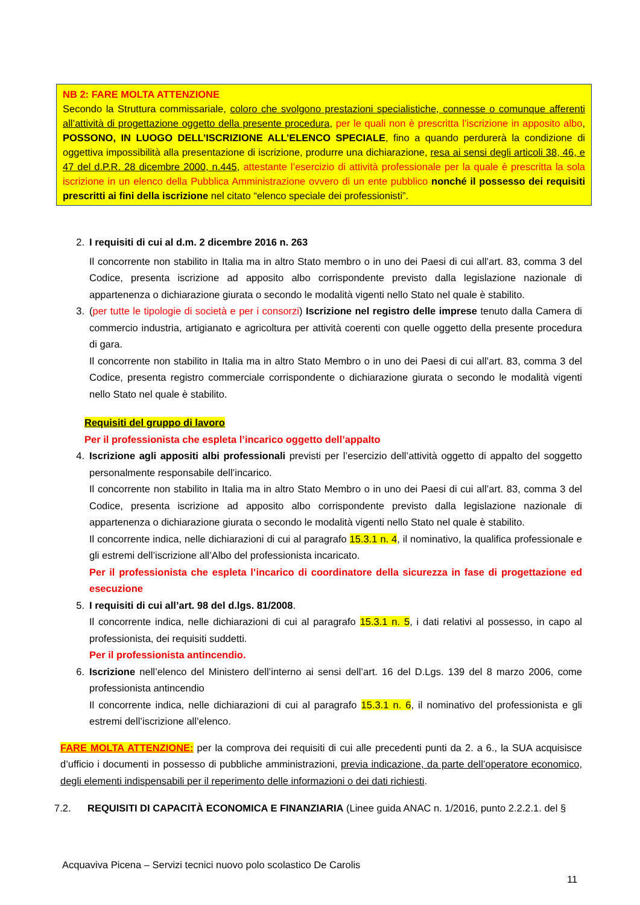NB 2: FARE MOLTA ATTENZIONE
Secondo la Struttura commissariale, coloro che svolgono prestazioni specialistiche, connesse o comunque afferenti all’attività di progettazione oggetto della presente procedura, per le quali non è prescritta l’iscrizione in apposito albo, POSSONO, IN LUOGO DELL’ISCRIZIONE ALL’ELENCO SPECIALE, fino a quando perdurerà la condizione di oggettiva impossibilità alla presentazione di iscrizione, produrre una dichiarazione, resa ai sensi degli articoli 38, 46, e 47 del d.P.R. 28 dicembre 2000, n.445, attestante l’esercizio di attività professionale per la quale è prescritta la sola iscrizione in un elenco della Pubblica Amministrazione ovvero di un ente pubblico nonché il possesso dei requisiti prescritti ai fini della iscrizione nel citato “elenco speciale dei professionisti”.
2. I requisiti di cui al d.m. 2 dicembre 2016 n. 263
Il concorrente non stabilito in Italia ma in altro Stato membro o in uno dei Paesi di cui all’art. 83, comma 3 del Codice, presenta iscrizione ad apposito albo corrispondente previsto dalla legislazione nazionale di appartenenza o dichiarazione giurata o secondo le modalità vigenti nello Stato nel quale è stabilito.
3. (per tutte le tipologie di società e per i consorzi) Iscrizione nel registro delle imprese tenuto dalla Camera di commercio industria, artigianato e agricoltura per attività coerenti con quelle oggetto della presente procedura di gara.
Il concorrente non stabilito in Italia ma in altro Stato Membro o in uno dei Paesi di cui all’art. 83, comma 3 del Codice, presenta registro commerciale corrispondente o dichiarazione giurata o secondo le modalità vigenti nello Stato nel quale è stabilito.
Requisiti del gruppo di lavoro
Per il professionista che espleta l’incarico oggetto dell’appalto
4. Iscrizione agli appositi albi professionali previsti per l’esercizio dell’attività oggetto di appalto del soggetto personalmente responsabile dell’incarico.
Il concorrente non stabilito in Italia ma in altro Stato Membro o in uno dei Paesi di cui all’art. 83, comma 3 del Codice, presenta iscrizione ad apposito albo corrispondente previsto dalla legislazione nazionale di appartenenza o dichiarazione giurata o secondo le modalità vigenti nello Stato nel quale è stabilito.
Il concorrente indica, nelle dichiarazioni di cui al paragrafo 15.3.1 n. 4, il nominativo, la qualifica professionale e gli estremi dell’iscrizione all’Albo del professionista incaricato.
Per il professionista che espleta l’incarico di coordinatore della sicurezza in fase di progettazione ed esecuzione
5. I requisiti di cui all’art. 98 del d.lgs. 81/2008.
Il concorrente indica, nelle dichiarazioni di cui al paragrafo 15.3.1 n. 5, i dati relativi al possesso, in capo al professionista, dei requisiti suddetti.
Per il professionista antincendio.
6. Iscrizione nell’elenco del Ministero dell’interno ai sensi dell’art. 16 del D.Lgs. 139 del 8 marzo 2006, come professionista antincendio
Il concorrente indica, nelle dichiarazioni di cui al paragrafo 15.3.1 n. 6, il nominativo del professionista e gli estremi dell’iscrizione all’elenco.
FARE MOLTA ATTENZIONE: per la comprova dei requisiti di cui alle precedenti punti da 2. a 6., la SUA acquisisce d’ufficio i documenti in possesso di pubbliche amministrazioni, previa indicazione, da parte dell’operatore economico, degli elementi indispensabili per il reperimento delle informazioni o dei dati richiesti.
7.2. REQUISITI DI CAPACITÀ ECONOMICA E FINANZIARIA (Linee guida ANAC n. 1/2016, punto 2.2.2.1. del §
Acquaviva Picena – Servizi tecnici nuovo polo scolastico De Carolis
11